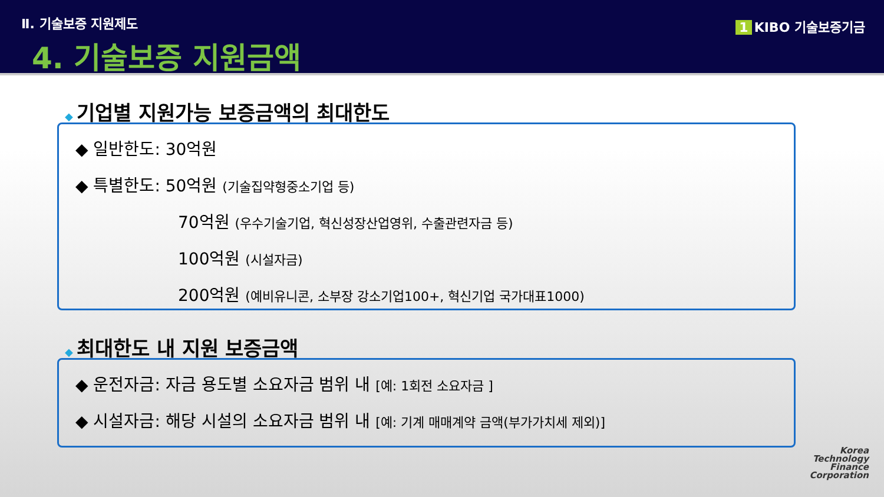Ⅱ. 기술보증 지원제도
4. 기술보증 지원금액
1 KIBO 기술보증기금
◆ 기업별 지원가능 보증금액의 최대한도
◆ 일반한도: 30억원
◆ 특별한도: 50억원 (기술집약형중소기업 등)
70억원 (우수기술기업, 혁신성장산업영위, 수출관련자금 등)
100억원 (시설자금)
200억원 (예비유니콘, 소부장 강소기업100+, 혁신기업 국가대표1000)
◆ 최대한도 내 지원 보증금액
◆ 운전자금: 자금 용도별 소요자금 범위 내 [예: 1회전 소요자금 ]
◆ 시설자금: 해당 시설의 소요자금 범위 내 [예: 기계 매매계약 금액(부가가치세 제외)]
Korea
Technology
Finance
Corporation